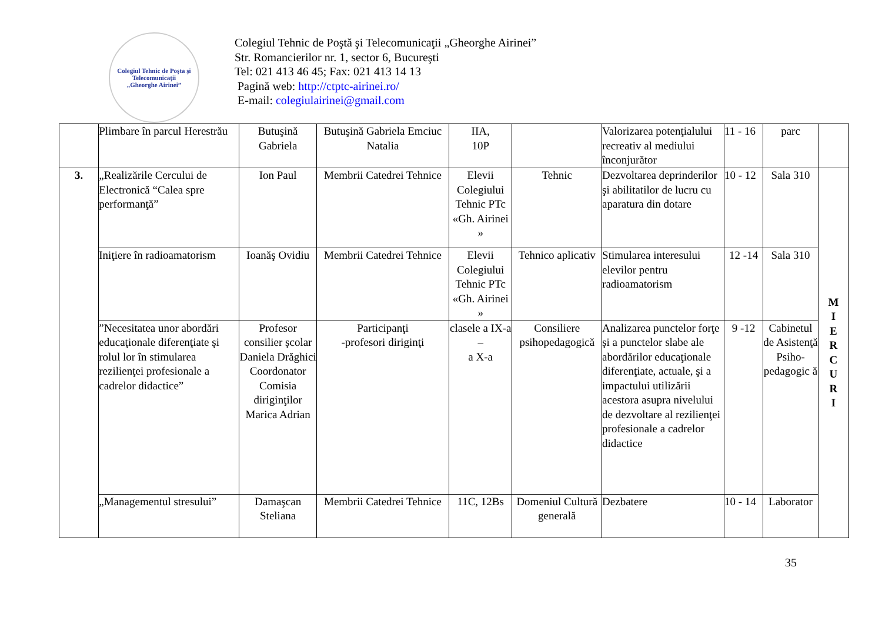Colegiul Tehnic de Poşta şi Telecomunicaţii
„Gheorghe Airinei”
Colegiul Tehnic de Poştă şi Telecomunicaţii „Gheorghe Airinei”
Str. Romancierilor nr. 1, sector 6, Bucureşti
Tel: 021 413 46 45; Fax: 021 413 14 13
Pagină web: http://ctptc-airinei.ro/
E-mail: colegiulairinei@gmail.com
| | Plimbare în parcul Herestrău | Butuşină Gabriela | Butuşină Gabriela Emciuc Natalia | IIA, 10P | | Valorizarea potenţialului recreativ al mediului înconjurător | 11 - 16 | parc | |
| 3. | „Realizările Cercului de Electronică “Calea spre performanţă” | Ion Paul | Membrii Catedrei Tehnice | Elevii Colegiului Tehnic PTc «Gh. Airinei » | Tehnic | Dezvoltarea deprinderilor şi abilitatilor de lucru cu aparatura din dotare | 10 - 12 | Sala 310 | M I E R C U R I |
| | Iniţiere în radioamatorism | Ioanăş Ovidiu | Membrii Catedrei Tehnice | Elevii Colegiului Tehnic PTc «Gh. Airinei » | Tehnico aplicativ | Stimularea interesului elevilor pentru radioamatorism | 12 -14 | Sala 310 | |
| | ”Necesitatea unor abordări educaţionale diferenţiate şi rolul lor în stimularea rezilienţei profesionale a cadrelor didactice” | Profesor consilier şcolar Daniela Drăghici Coordonator Comisia diriginţilor Marica Adrian | Participanţi -profesori diriginţi | clasele a IX-a – a X-a | Consiliere psihopedagogică | Analizarea punctelor forţe şi a punctelor slabe ale abordărilor educaţionale diferenţiate, actuale, şi a impactului utilizării acestora asupra nivelului de dezvoltare al rezilienţei profesionale a cadrelor didactice | 9 -12 | Cabinetul de Asistenţă Psiho-pedagogic ă | |
| | „Managementul stresului” | Damaşcan Steliana | Membrii Catedrei Tehnice | 11C, 12Bs | Domeniul Cultură generală | Dezbatere | 10 - 14 | Laborator | |
35